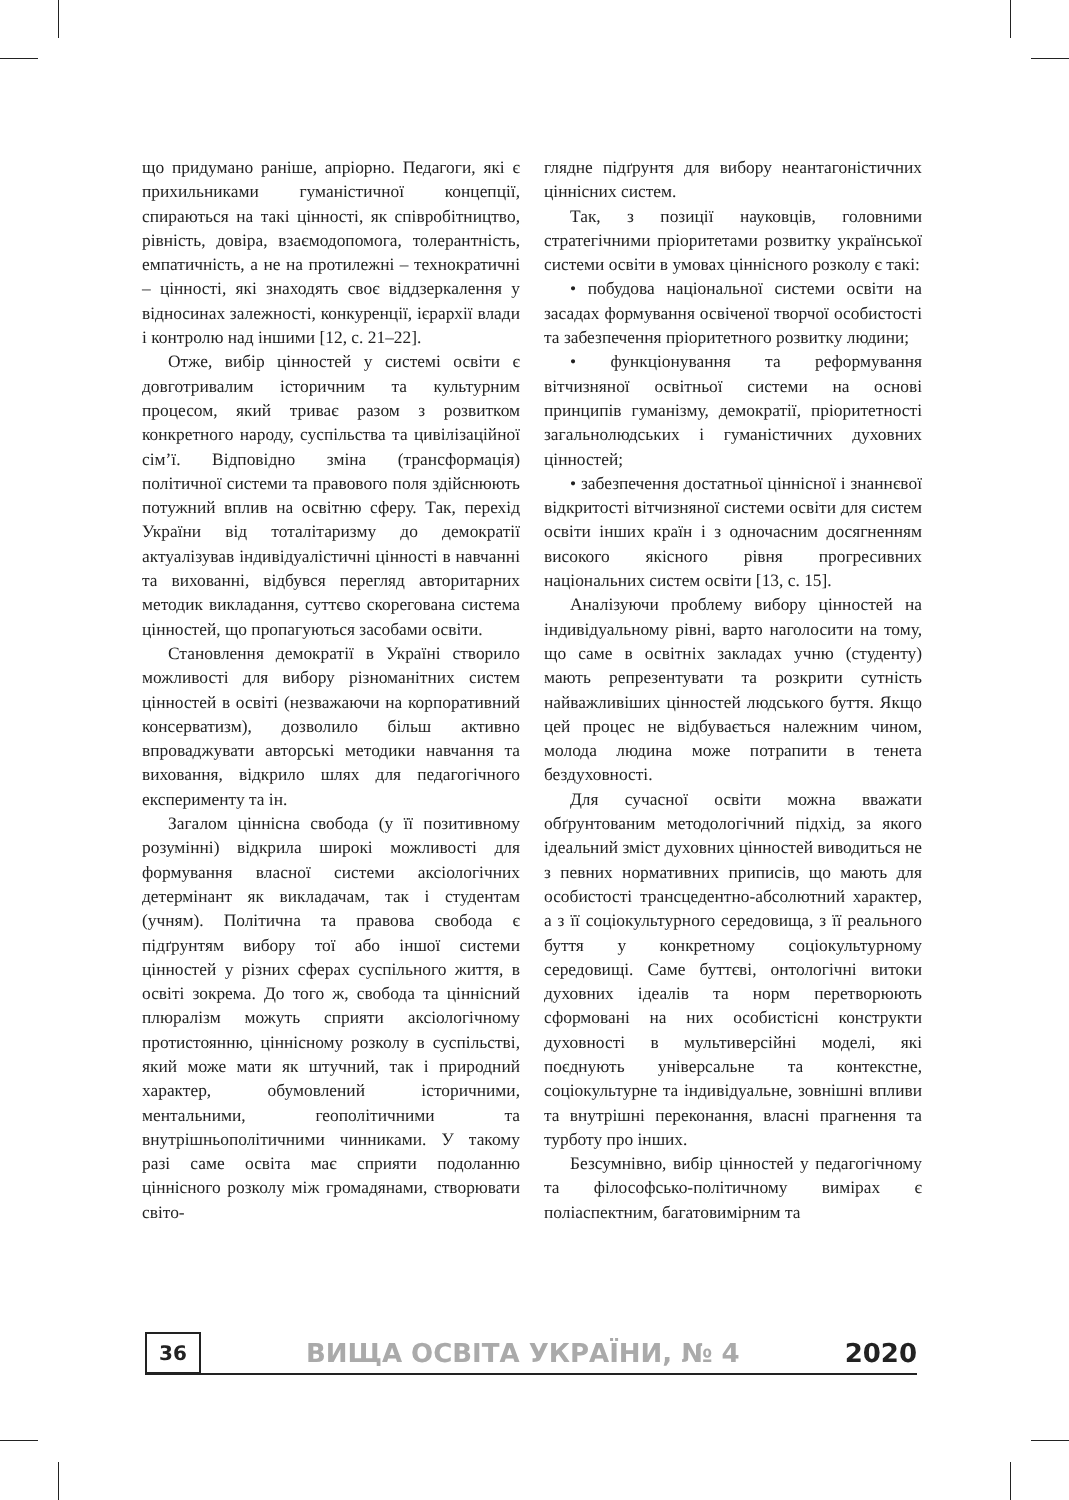що придумано раніше, апріорно. Педагоги, які є прихильниками гуманістичної концепції, спираються на такі цінності, як співробітництво, рівність, довіра, взаємодопомога, толерантність, емпатичність, а не на протилежні – технократичні – цінності, які знаходять своє віддзеркалення у відносинах залежності, конкуренції, ієрархії влади і контролю над іншими [12, с. 21–22].
Отже, вибір цінностей у системі освіти є довготривалим історичним та культурним процесом, який триває разом з розвитком конкретного народу, суспільства та цивілізаційної сім’ї. Відповідно зміна (трансформація) політичної системи та правового поля здійснюють потужний вплив на освітню сферу. Так, перехід України від тоталітаризму до демократії актуалізував індивідуалістичні цінності в навчанні та вихованні, відбувся перегляд авторитарних методик викладання, суттєво скорегована система цінностей, що пропагуються засобами освіти.
Становлення демократії в Україні створило можливості для вибору різноманітних систем цінностей в освіті (незважаючи на корпоративний консерватизм), дозволило більш активно впроваджувати авторські методики навчання та виховання, відкрило шлях для педагогічного експерименту та ін.
Загалом ціннісна свобода (у її позитивному розумінні) відкрила широкі можливості для формування власної системи аксіологічних детермінант як викладачам, так і студентам (учням). Політична та правова свобода є підґрунтям вибору тої або іншої системи цінностей у різних сферах суспільного життя, в освіті зокрема. До того ж, свобода та ціннісний плюралізм можуть сприяти аксіологічному протистоянню, ціннісному розколу в суспільстві, який може мати як штучний, так і природний характер, обумовлений історичними, ментальними, геополітичними та внутрішньополітичними чинниками. У такому разі саме освіта має сприяти подоланню ціннісного розколу між громадянами, створювати світо-
глядне підґрунтя для вибору неантагоністичних ціннісних систем.
Так, з позиції науковців, головними стратегічними пріоритетами розвитку української системи освіти в умовах ціннісного розколу є такі:
• побудова національної системи освіти на засадах формування освіченої творчої особистості та забезпечення пріоритетного розвитку людини;
• функціонування та реформування вітчизняної освітньої системи на основі принципів гуманізму, демократії, пріоритетності загальнолюдських і гуманістичних духовних цінностей;
• забезпечення достатньої ціннісної і знаннєвої відкритості вітчизняної системи освіти для систем освіти інших країн і з одночасним досягненням високого якісного рівня прогресивних національних систем освіти [13, с. 15].
Аналізуючи проблему вибору цінностей на індивідуальному рівні, варто наголосити на тому, що саме в освітніх закладах учню (студенту) мають репрезентувати та розкрити сутність найважливіших цінностей людського буття. Якщо цей процес не відбувається належним чином, молода людина може потрапити в тенета бездуховності.
Для сучасної освіти можна вважати обґрунтованим методологічний підхід, за якого ідеальний зміст духовних цінностей виводиться не з певних нормативних приписів, що мають для особистості трансцедентно-абсолютний характер, а з її соціокультурного середовища, з її реального буття у конкретному соціокультурному середовищі. Саме буттєві, онтологічні витоки духовних ідеалів та норм перетворюють сформовані на них особистісні конструкти духовності в мультиверсійні моделі, які поєднують універсальне та контекстне, соціокультурне та індивідуальне, зовнішні впливи та внутрішні переконання, власні прагнення та турботу про інших.
Безсумнівно, вибір цінностей у педагогічному та філософсько-політичному вимірах є поліаспектним, багатовимірним та
36
ВИЩА ОСВІТА УКРАЇНИ, № 4 2020